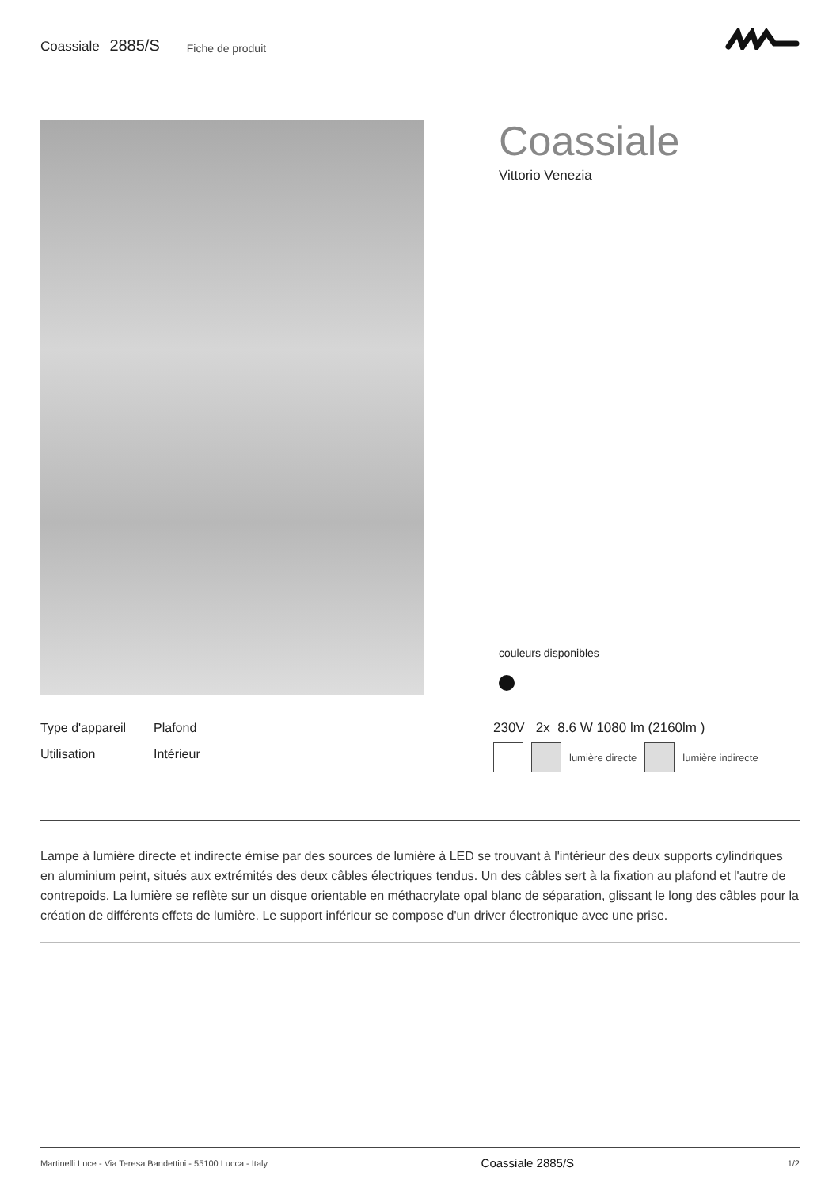Coassiale 2885/S
Fiche de produit
Coassiale
Vittorio Venezia
couleurs disponibles
| Type d'appareil | Plafond |
| Utilisation | Intérieur |
230V 2x 8.6 W 1080 lm (2160lm )
lumière directe lumière indirecte
Lampe à lumière directe et indirecte émise par des sources de lumière à LED se trouvant à l'intérieur des deux supports cylindriques en aluminium peint, situés aux extrémités des deux câbles électriques tendus. Un des câbles sert à la fixation au plafond et l'autre de contrepoids. La lumière se reflète sur un disque orientable en méthacrylate opal blanc de séparation, glissant le long des câbles pour la création de différents effets de lumière. Le support inférieur se compose d'un driver électronique avec une prise.
Martinelli Luce - Via Teresa Bandettini - 55100 Lucca - Italy Coassiale 2885/S 1/2